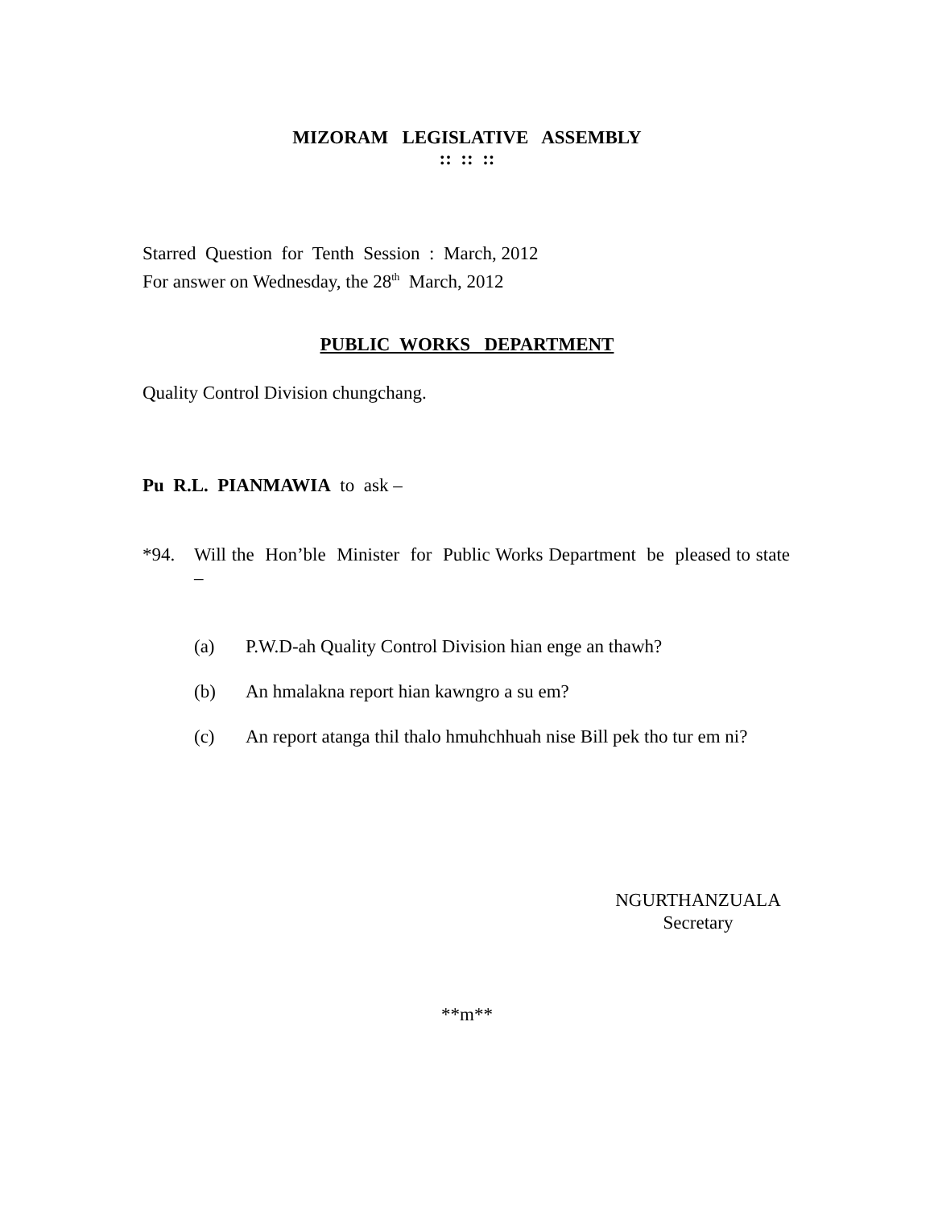MIZORAM LEGISLATIVE ASSEMBLY
:: :: ::
Starred Question for Tenth Session : March, 2012
For answer on Wednesday, the 28<sup>th</sup> March, 2012
PUBLIC WORKS DEPARTMENT
Quality Control Division chungchang.
Pu R.L. PIANMAWIA to ask –
*94. Will the Hon’ble Minister for Public Works Department be pleased to state –
(a) P.W.D-ah Quality Control Division hian enge an thawh?
(b) An hmalakna report hian kawngro a su em?
(c) An report atanga thil thalo hmuhchhuah nise Bill pek tho tur em ni?
NGURTHANZUALA
Secretary
**m**